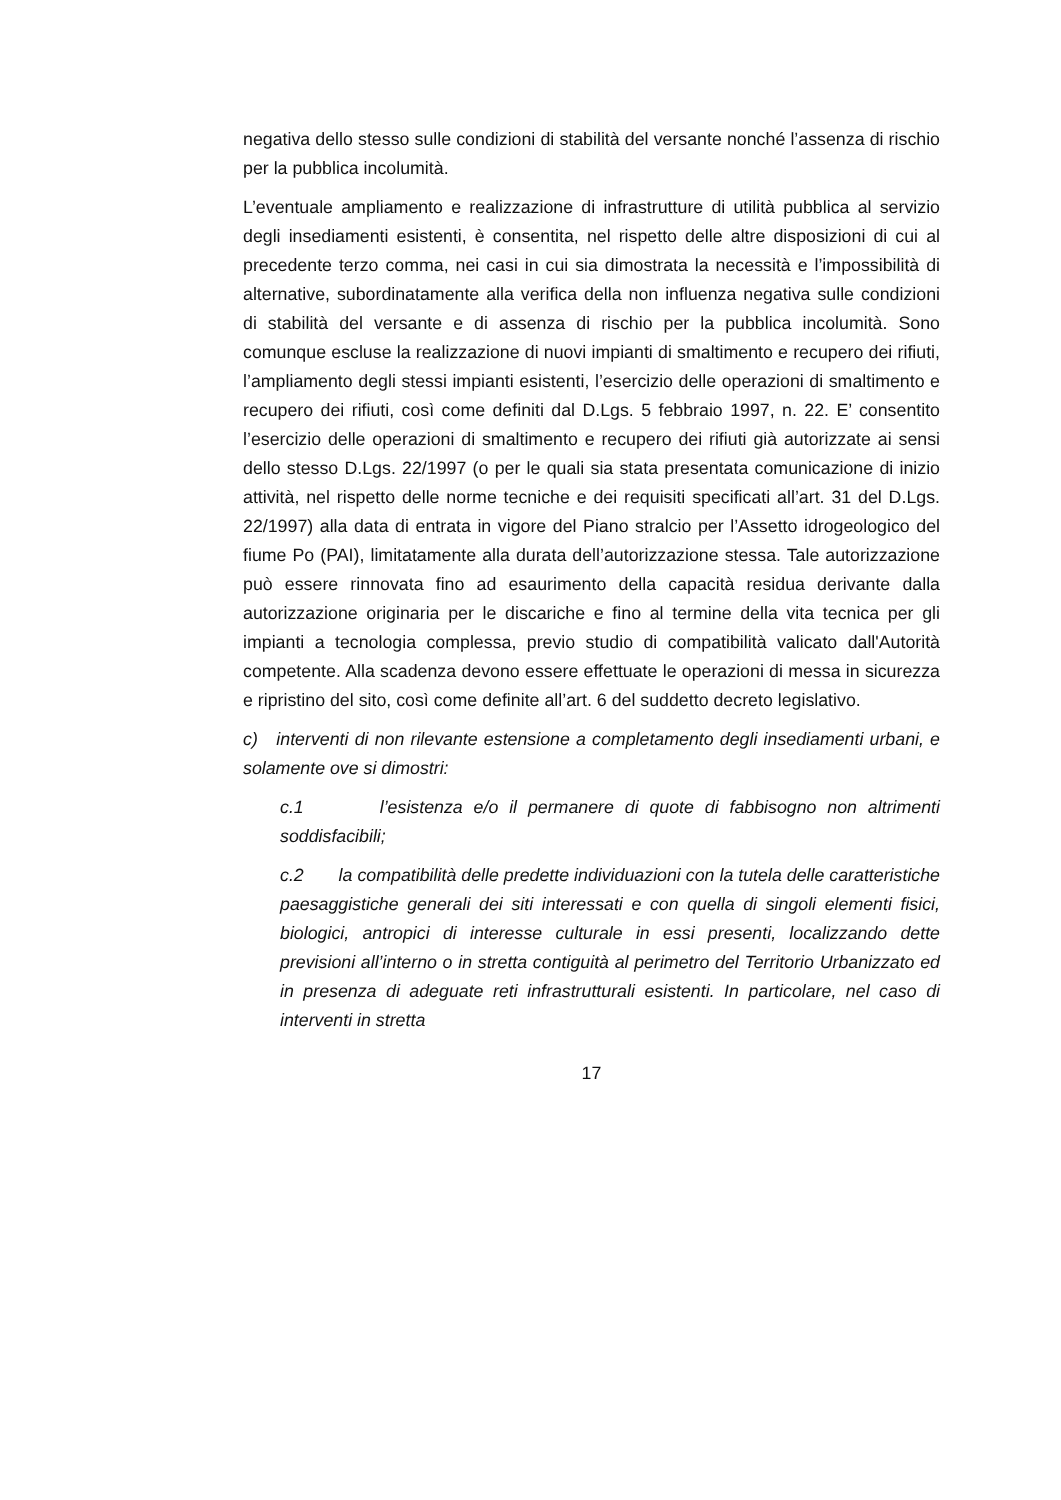negativa dello stesso sulle condizioni di stabilità del versante nonché l’assenza di rischio per la pubblica incolumità.
L’eventuale ampliamento e realizzazione di infrastrutture di utilità pubblica al servizio degli insediamenti esistenti, è consentita, nel rispetto delle altre disposizioni di cui al precedente terzo comma, nei casi in cui sia dimostrata la necessità e l’impossibilità di alternative, subordinatamente alla verifica della non influenza negativa sulle condizioni di stabilità del versante e di assenza di rischio per la pubblica incolumità. Sono comunque escluse la realizzazione di nuovi impianti di smaltimento e recupero dei rifiuti, l’ampliamento degli stessi impianti esistenti, l’esercizio delle operazioni di smaltimento e recupero dei rifiuti, così come definiti dal D.Lgs. 5 febbraio 1997, n. 22. E’ consentito l’esercizio delle operazioni di smaltimento e recupero dei rifiuti già autorizzate ai sensi dello stesso D.Lgs. 22/1997 (o per le quali sia stata presentata comunicazione di inizio attività, nel rispetto delle norme tecniche e dei requisiti specificati all’art. 31 del D.Lgs. 22/1997) alla data di entrata in vigore del Piano stralcio per l’Assetto idrogeologico del fiume Po (PAI), limitatamente alla durata dell’autorizzazione stessa. Tale autorizzazione può essere rinnovata fino ad esaurimento della capacità residua derivante dalla autorizzazione originaria per le discariche e fino al termine della vita tecnica per gli impianti a tecnologia complessa, previo studio di compatibilità valicato dall'Autorità competente. Alla scadenza devono essere effettuate le operazioni di messa in sicurezza e ripristino del sito, così come definite all’art. 6 del suddetto decreto legislativo.
c) interventi di non rilevante estensione a completamento degli insediamenti urbani, e solamente ove si dimostri:
c.1 l’esistenza e/o il permanere di quote di fabbisogno non altrimenti soddisfacibili;
c.2 la compatibilità delle predette individuazioni con la tutela delle caratteristiche paesaggistiche generali dei siti interessati e con quella di singoli elementi fisici, biologici, antropici di interesse culturale in essi presenti, localizzando dette previsioni all’interno o in stretta contiguità al perimetro del Territorio Urbanizzato ed in presenza di adeguate reti infrastrutturali esistenti. In particolare, nel caso di interventi in stretta
17